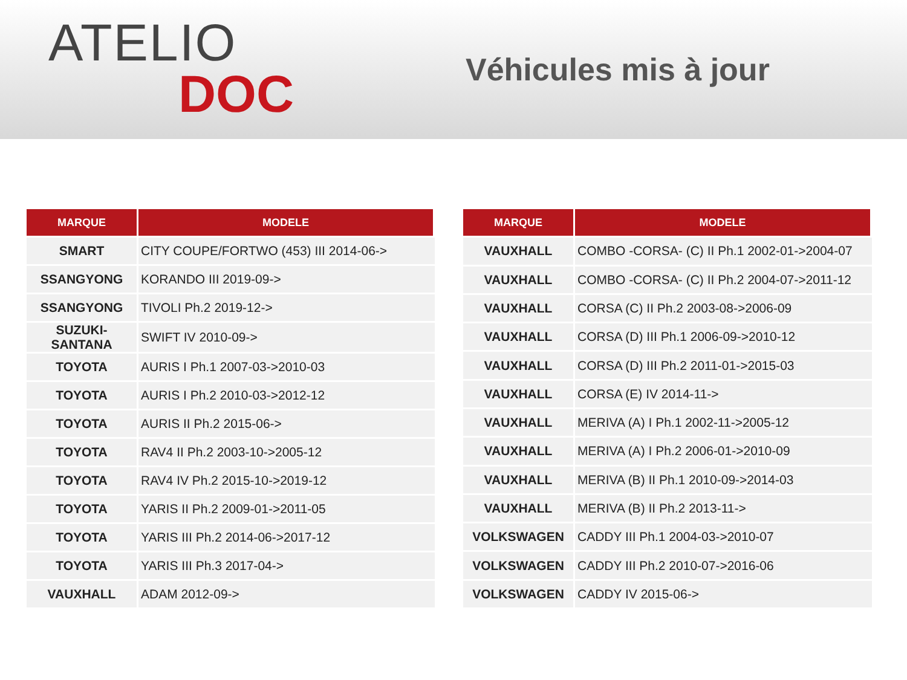ATELIO
DOC
Véhicules mis à jour
| MARQUE | MODELE |
| --- | --- |
| SMART | CITY COUPE/FORTWO (453) III 2014-06-> |
| SSANGYONG | KORANDO III 2019-09-> |
| SSANGYONG | TIVOLI Ph.2 2019-12-> |
| SUZUKI-SANTANA | SWIFT IV 2010-09-> |
| TOYOTA | AURIS I Ph.1 2007-03->2010-03 |
| TOYOTA | AURIS I Ph.2 2010-03->2012-12 |
| TOYOTA | AURIS II Ph.2 2015-06-> |
| TOYOTA | RAV4 II Ph.2 2003-10->2005-12 |
| TOYOTA | RAV4 IV Ph.2 2015-10->2019-12 |
| TOYOTA | YARIS II Ph.2 2009-01->2011-05 |
| TOYOTA | YARIS III Ph.2 2014-06->2017-12 |
| TOYOTA | YARIS III Ph.3 2017-04-> |
| VAUXHALL | ADAM 2012-09-> |
| MARQUE | MODELE |
| --- | --- |
| VAUXHALL | COMBO -CORSA- (C) II Ph.1 2002-01->2004-07 |
| VAUXHALL | COMBO -CORSA- (C) II Ph.2 2004-07->2011-12 |
| VAUXHALL | CORSA (C) II Ph.2 2003-08->2006-09 |
| VAUXHALL | CORSA (D) III Ph.1 2006-09->2010-12 |
| VAUXHALL | CORSA (D) III Ph.2 2011-01->2015-03 |
| VAUXHALL | CORSA (E) IV 2014-11-> |
| VAUXHALL | MERIVA (A) I Ph.1 2002-11->2005-12 |
| VAUXHALL | MERIVA (A) I Ph.2 2006-01->2010-09 |
| VAUXHALL | MERIVA (B) II Ph.1 2010-09->2014-03 |
| VAUXHALL | MERIVA (B) II Ph.2 2013-11-> |
| VOLKSWAGEN | CADDY III Ph.1 2004-03->2010-07 |
| VOLKSWAGEN | CADDY III Ph.2 2010-07->2016-06 |
| VOLKSWAGEN | CADDY IV 2015-06-> |